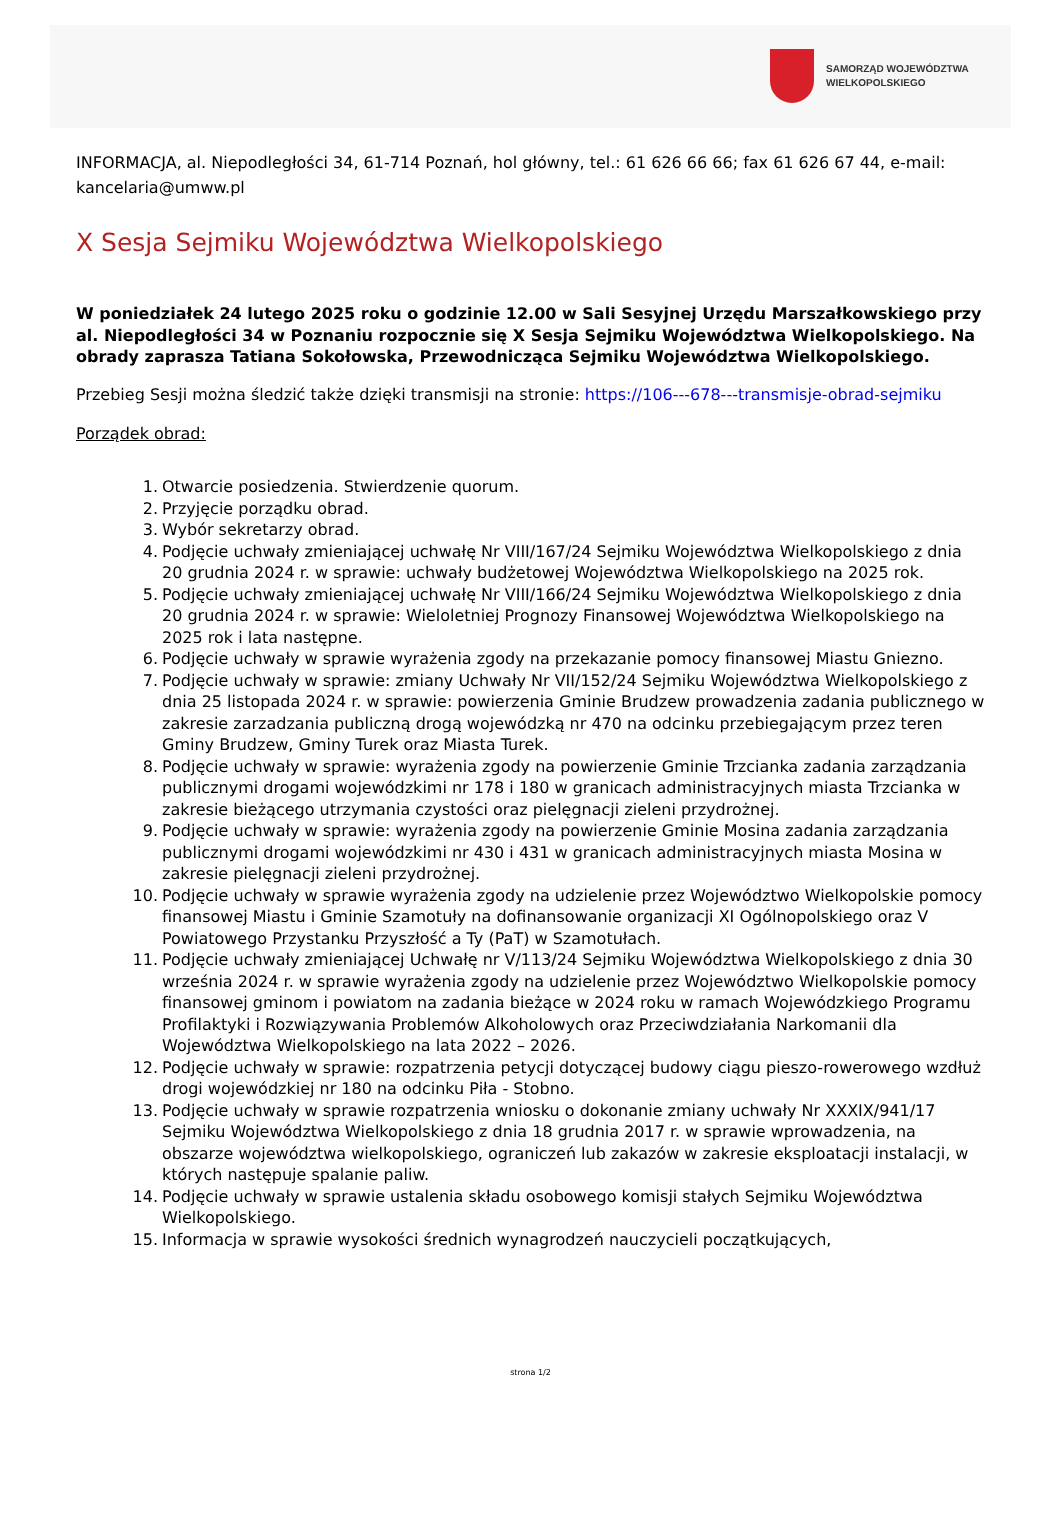SAMORZĄD WOJEWÓDZTWA
WIELKOPOLSKIEGO
INFORMACJA, al. Niepodległości 34, 61-714 Poznań, hol główny, tel.: 61 626 66 66; fax 61 626 67 44, e-mail: kancelaria@umww.pl
X Sesja Sejmiku Województwa Wielkopolskiego
W poniedziałek 24 lutego 2025 roku o godzinie 12.00 w Sali Sesyjnej Urzędu Marszałkowskiego przy al. Niepodległości 34 w Poznaniu rozpocznie się X Sesja Sejmiku Województwa Wielkopolskiego. Na obrady zaprasza Tatiana Sokołowska, Przewodnicząca Sejmiku Województwa Wielkopolskiego.
Przebieg Sesji można śledzić także dzięki transmisji na stronie: https://106---678---transmisje-obrad-sejmiku
Porządek obrad:
1. Otwarcie posiedzenia. Stwierdzenie quorum.
2. Przyjęcie porządku obrad.
3. Wybór sekretarzy obrad.
4. Podjęcie uchwały zmieniającej uchwałę Nr VIII/167/24 Sejmiku Województwa Wielkopolskiego z dnia 20 grudnia 2024 r. w sprawie: uchwały budżetowej Województwa Wielkopolskiego na 2025 rok.
5. Podjęcie uchwały zmieniającej uchwałę Nr VIII/166/24 Sejmiku Województwa Wielkopolskiego z dnia 20 grudnia 2024 r. w sprawie: Wieloletniej Prognozy Finansowej Województwa Wielkopolskiego na 2025 rok i lata następne.
6. Podjęcie uchwały w sprawie wyrażenia zgody na przekazanie pomocy finansowej Miastu Gniezno.
7. Podjęcie uchwały w sprawie: zmiany Uchwały Nr VII/152/24 Sejmiku Województwa Wielkopolskiego z dnia 25 listopada 2024 r. w sprawie: powierzenia Gminie Brudzew prowadzenia zadania publicznego w zakresie zarzadzania publiczną drogą wojewódzką nr 470 na odcinku przebiegającym przez teren Gminy Brudzew, Gminy Turek oraz Miasta Turek.
8. Podjęcie uchwały w sprawie: wyrażenia zgody na powierzenie Gminie Trzcianka zadania zarządzania publicznymi drogami wojewódzkimi nr 178 i 180 w granicach administracyjnych miasta Trzcianka w zakresie bieżącego utrzymania czystości oraz pielęgnacji zieleni przydrożnej.
9. Podjęcie uchwały w sprawie: wyrażenia zgody na powierzenie Gminie Mosina zadania zarządzania publicznymi drogami wojewódzkimi nr 430 i 431 w granicach administracyjnych miasta Mosina w zakresie pielęgnacji zieleni przydrożnej.
10. Podjęcie uchwały w sprawie wyrażenia zgody na udzielenie przez Województwo Wielkopolskie pomocy finansowej Miastu i Gminie Szamotuły na dofinansowanie organizacji XI Ogólnopolskiego oraz V Powiatowego Przystanku Przyszłość a Ty (PaT) w Szamotułach.
11. Podjęcie uchwały zmieniającej Uchwałę nr V/113/24 Sejmiku Województwa Wielkopolskiego z dnia 30 września 2024 r. w sprawie wyrażenia zgody na udzielenie przez Województwo Wielkopolskie pomocy finansowej gminom i powiatom na zadania bieżące w 2024 roku w ramach Wojewódzkiego Programu Profilaktyki i Rozwiązywania Problemów Alkoholowych oraz Przeciwdziałania Narkomanii dla Województwa Wielkopolskiego na lata 2022 – 2026.
12. Podjęcie uchwały w sprawie: rozpatrzenia petycji dotyczącej budowy ciągu pieszo-rowerowego wzdłuż drogi wojewódzkiej nr 180 na odcinku Piła - Stobno.
13. Podjęcie uchwały w sprawie rozpatrzenia wniosku o dokonanie zmiany uchwały Nr XXXIX/941/17 Sejmiku Województwa Wielkopolskiego z dnia 18 grudnia 2017 r. w sprawie wprowadzenia, na obszarze województwa wielkopolskiego, ograniczeń lub zakazów w zakresie eksploatacji instalacji, w których następuje spalanie paliw.
14. Podjęcie uchwały w sprawie ustalenia składu osobowego komisji stałych Sejmiku Województwa Wielkopolskiego.
15. Informacja w sprawie wysokości średnich wynagrodzeń nauczycieli początkujących,
strona 1/2